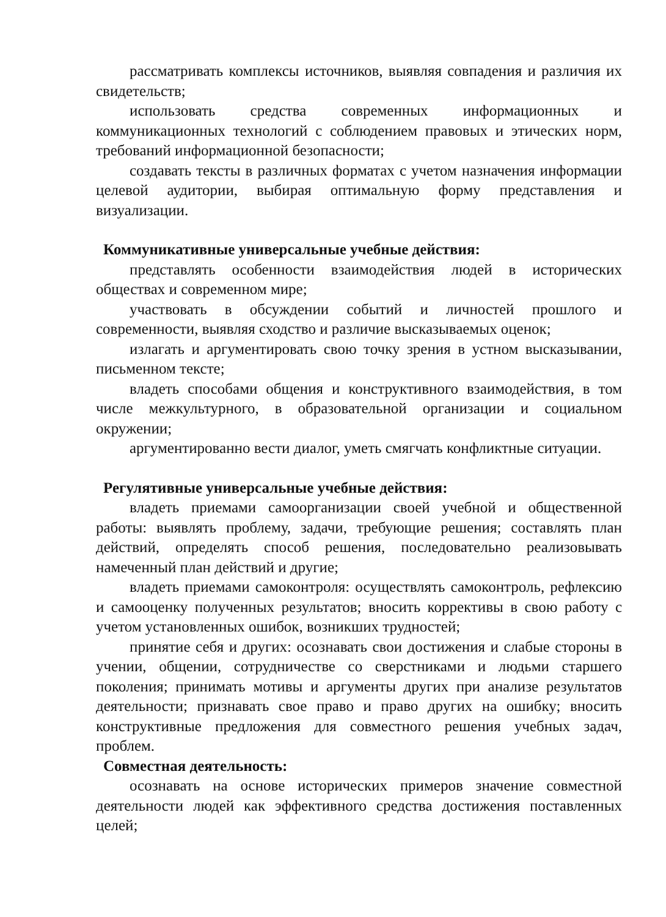рассматривать комплексы источников, выявляя совпадения и различия их свидетельств;
использовать средства современных информационных и коммуникационных технологий с соблюдением правовых и этических норм, требований информационной безопасности;
создавать тексты в различных форматах с учетом назначения информации целевой аудитории, выбирая оптимальную форму представления и визуализации.
Коммуникативные универсальные учебные действия:
представлять особенности взаимодействия людей в исторических обществах и современном мире;
участвовать в обсуждении событий и личностей прошлого и современности, выявляя сходство и различие высказываемых оценок;
излагать и аргументировать свою точку зрения в устном высказывании, письменном тексте;
владеть способами общения и конструктивного взаимодействия, в том числе межкультурного, в образовательной организации и социальном окружении;
аргументированно вести диалог, уметь смягчать конфликтные ситуации.
Регулятивные универсальные учебные действия:
владеть приемами самоорганизации своей учебной и общественной работы: выявлять проблему, задачи, требующие решения; составлять план действий, определять способ решения, последовательно реализовывать намеченный план действий и другие;
владеть приемами самоконтроля: осуществлять самоконтроль, рефлексию и самооценку полученных результатов; вносить коррективы в свою работу с учетом установленных ошибок, возникших трудностей;
принятие себя и других: осознавать свои достижения и слабые стороны в учении, общении, сотрудничестве со сверстниками и людьми старшего поколения; принимать мотивы и аргументы других при анализе результатов деятельности; признавать свое право и право других на ошибку; вносить конструктивные предложения для совместного решения учебных задач, проблем.
Совместная деятельность:
осознавать на основе исторических примеров значение совместной деятельности людей как эффективного средства достижения поставленных целей;